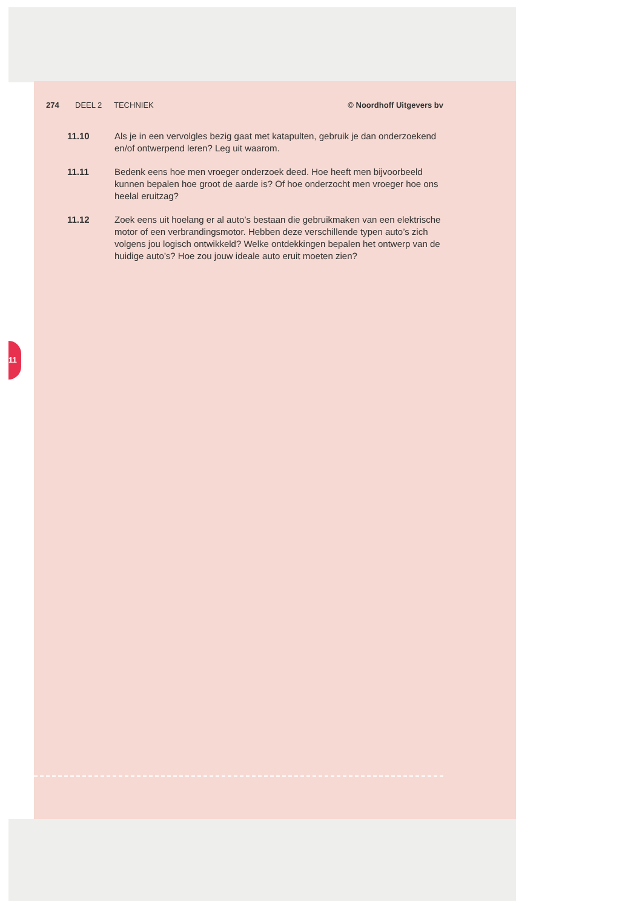11
274 DEEL 2 TECHNIEK © Noordhoff Uitgevers bv
11.10 Als je in een vervolgles bezig gaat met katapulten, gebruik je dan onderzoe­kend en/of ontwerpend leren? Leg uit waarom.
11.11 Bedenk eens hoe men vroeger onderzoek deed. Hoe heeft men bijvoor­beeld kunnen bepalen hoe groot de aarde is? Of hoe onderzocht men vroe­ger hoe ons heelal eruitzag?
11.12 Zoek eens uit hoelang er al auto’s bestaan die gebruikmaken van een elek­trische motor of een verbrandingsmotor. Hebben deze verschillende typen auto’s zich volgens jou logisch ontwikkeld? Welke ontdekkingen bepalen het ontwerp van de huidige auto’s? Hoe zou jouw ideale auto eruit moeten zien?